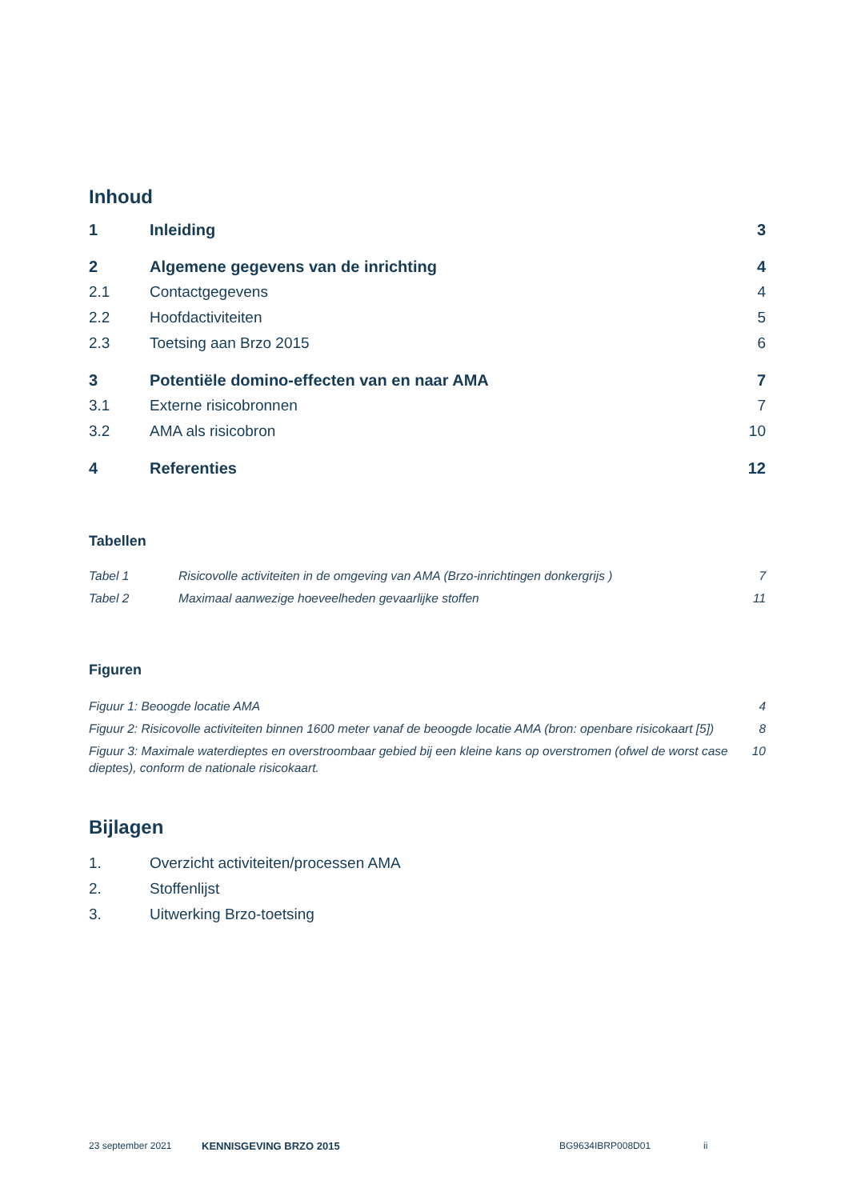Inhoud
1 Inleiding 3
2 Algemene gegevens van de inrichting 4
2.1 Contactgegevens 4
2.2 Hoofdactiviteiten 5
2.3 Toetsing aan Brzo 2015 6
3 Potentiële domino-effecten van en naar AMA 7
3.1 Externe risicobronnen 7
3.2 AMA als risicobron 10
4 Referenties 12
Tabellen
Tabel 1 Risicovolle activiteiten in de omgeving van AMA (Brzo-inrichtingen donkergrijs ) 7
Tabel 2 Maximaal aanwezige hoeveelheden gevaarlijke stoffen 11
Figuren
Figuur 1: Beoogde locatie AMA 4
Figuur 2: Risicovolle activiteiten binnen 1600 meter vanaf de beoogde locatie AMA (bron: openbare risicokaart [5]) 8
Figuur 3: Maximale waterdieptes en overstroombaar gebied bij een kleine kans op overstromen (ofwel de worst case dieptes), conform de nationale risicokaart. 10
Bijlagen
1. Overzicht activiteiten/processen AMA
2. Stoffenlijst
3. Uitwerking Brzo-toetsing
23 september 2021 KENNISGEVING BRZO 2015 BG9634IBRP008D01 ii